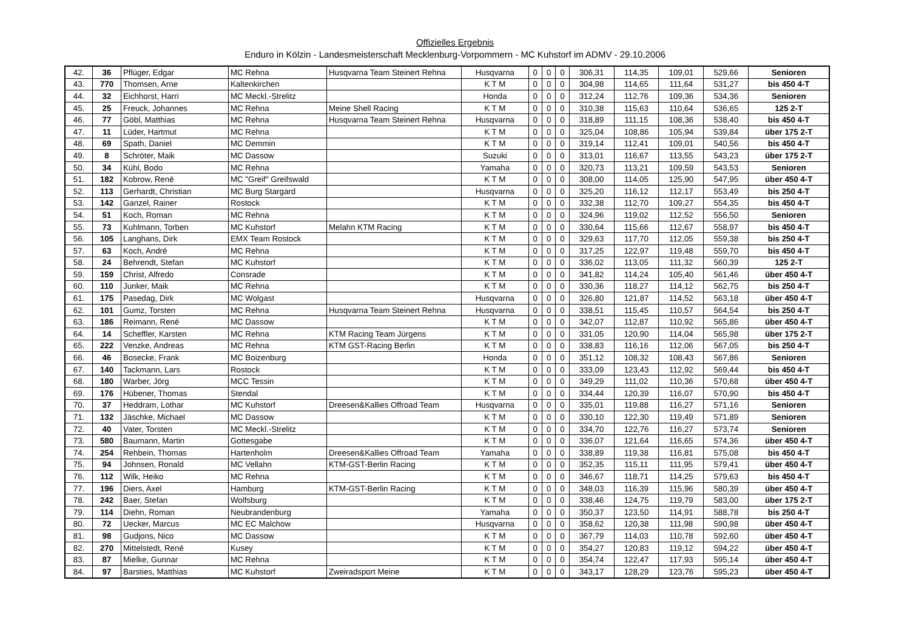Offizielles Ergebnis
Enduro in Kölzin - Landesmeisterschaft Mecklenburg-Vorpommern - MC Kuhstorf im ADMV - 29.10.2006
| 42. | 36 | Pflüger, Edgar | MC Rehna | Husqvarna Team Steinert Rehna | Husqvarna | 0 | 0 | 0 | 306,31 | 114,35 | 109,01 | 529,66 | Senioren |
| 43. | 770 | Thomsen, Arne | Kaltenkirchen | | K T M | 0 | 0 | 0 | 304,98 | 114,65 | 111,64 | 531,27 | bis 450 4-T |
| 44. | 32 | Eichhorst, Harri | MC Meckl.-Strelitz | | Honda | 0 | 0 | 0 | 312,24 | 112,76 | 109,36 | 534,36 | Senioren |
| 45. | 25 | Freuck, Johannes | MC Rehna | Meine Shell Racing | K T M | 0 | 0 | 0 | 310,38 | 115,63 | 110,64 | 536,65 | 125 2-T |
| 46. | 77 | Göbl, Matthias | MC Rehna | Husqvarna Team Steinert Rehna | Husqvarna | 0 | 0 | 0 | 318,89 | 111,15 | 108,36 | 538,40 | bis 450 4-T |
| 47. | 11 | Lüder, Hartmut | MC Rehna | | K T M | 0 | 0 | 0 | 325,04 | 108,86 | 105,94 | 539,84 | über 175 2-T |
| 48. | 69 | Spath, Daniel | MC Demmin | | K T M | 0 | 0 | 0 | 319,14 | 112,41 | 109,01 | 540,56 | bis 450 4-T |
| 49. | 8 | Schröter, Maik | MC Dassow | | Suzuki | 0 | 0 | 0 | 313,01 | 116,67 | 113,55 | 543,23 | über 175 2-T |
| 50. | 34 | Kühl, Bodo | MC Rehna | | Yamaha | 0 | 0 | 0 | 320,73 | 113,21 | 109,59 | 543,53 | Senioren |
| 51. | 182 | Kobrow, René | MC "Greif" Greifswald | | K T M | 0 | 0 | 0 | 308,00 | 114,05 | 125,90 | 547,95 | über 450 4-T |
| 52. | 113 | Gerhardt, Christian | MC Burg Stargard | | Husqvarna | 0 | 0 | 0 | 325,20 | 116,12 | 112,17 | 553,49 | bis 250 4-T |
| 53. | 142 | Ganzel, Rainer | Rostock | | K T M | 0 | 0 | 0 | 332,38 | 112,70 | 109,27 | 554,35 | bis 450 4-T |
| 54. | 51 | Koch, Roman | MC Rehna | | K T M | 0 | 0 | 0 | 324,96 | 119,02 | 112,52 | 556,50 | Senioren |
| 55. | 73 | Kuhlmann, Torben | MC Kuhstorf | Melahn KTM Racing | K T M | 0 | 0 | 0 | 330,64 | 115,66 | 112,67 | 558,97 | bis 450 4-T |
| 56. | 105 | Langhans, Dirk | EMX Team Rostock | | K T M | 0 | 0 | 0 | 329,63 | 117,70 | 112,05 | 559,38 | bis 250 4-T |
| 57. | 63 | Koch, André | MC Rehna | | K T M | 0 | 0 | 0 | 317,25 | 122,97 | 119,48 | 559,70 | bis 450 4-T |
| 58. | 24 | Behrendt, Stefan | MC Kuhstorf | | K T M | 0 | 0 | 0 | 336,02 | 113,05 | 111,32 | 560,39 | 125 2-T |
| 59. | 159 | Christ, Alfredo | Consrade | | K T M | 0 | 0 | 0 | 341,82 | 114,24 | 105,40 | 561,46 | über 450 4-T |
| 60. | 110 | Junker, Maik | MC Rehna | | K T M | 0 | 0 | 0 | 330,36 | 118,27 | 114,12 | 562,75 | bis 250 4-T |
| 61. | 175 | Pasedag, Dirk | MC Wolgast | | Husqvarna | 0 | 0 | 0 | 326,80 | 121,87 | 114,52 | 563,18 | über 450 4-T |
| 62. | 101 | Gumz, Torsten | MC Rehna | Husqvarna Team Steinert Rehna | Husqvarna | 0 | 0 | 0 | 338,51 | 115,45 | 110,57 | 564,54 | bis 250 4-T |
| 63. | 186 | Reimann, René | MC Dassow | | K T M | 0 | 0 | 0 | 342,07 | 112,87 | 110,92 | 565,86 | über 450 4-T |
| 64. | 14 | Scheffler, Karsten | MC Rehna | KTM Racing Team Jürgens | K T M | 0 | 0 | 0 | 331,05 | 120,90 | 114,04 | 565,98 | über 175 2-T |
| 65. | 222 | Venzke, Andreas | MC Rehna | KTM GST-Racing Berlin | K T M | 0 | 0 | 0 | 338,83 | 116,16 | 112,06 | 567,05 | bis 250 4-T |
| 66. | 46 | Bosecke, Frank | MC Boizenburg | | Honda | 0 | 0 | 0 | 351,12 | 108,32 | 108,43 | 567,86 | Senioren |
| 67. | 140 | Tackmann, Lars | Rostock | | K T M | 0 | 0 | 0 | 333,09 | 123,43 | 112,92 | 569,44 | bis 450 4-T |
| 68. | 180 | Warber, Jörg | MCC Tessin | | K T M | 0 | 0 | 0 | 349,29 | 111,02 | 110,36 | 570,68 | über 450 4-T |
| 69. | 176 | Hübener, Thomas | Stendal | | K T M | 0 | 0 | 0 | 334,44 | 120,39 | 116,07 | 570,90 | bis 450 4-T |
| 70. | 37 | Heddram, Lothar | MC Kuhstorf | Dreesen&Kallies Offroad Team | Husqvarna | 0 | 0 | 0 | 335,01 | 119,88 | 116,27 | 571,16 | Senioren |
| 71. | 132 | Jäschke, Michael | MC Dassow | | K T M | 0 | 0 | 0 | 330,10 | 122,30 | 119,49 | 571,89 | Senioren |
| 72. | 40 | Vater, Torsten | MC Meckl.-Strelitz | | K T M | 0 | 0 | 0 | 334,70 | 122,76 | 116,27 | 573,74 | Senioren |
| 73. | 580 | Baumann, Martin | Gottesgabe | | K T M | 0 | 0 | 0 | 336,07 | 121,64 | 116,65 | 574,36 | über 450 4-T |
| 74. | 254 | Rehbein, Thomas | Hartenholm | Dreesen&Kallies Offroad Team | Yamaha | 0 | 0 | 0 | 338,89 | 119,38 | 116,81 | 575,08 | bis 450 4-T |
| 75. | 94 | Johnsen, Ronald | MC Vellahn | KTM-GST-Berlin Racing | K T M | 0 | 0 | 0 | 352,35 | 115,11 | 111,95 | 579,41 | über 450 4-T |
| 76. | 112 | Wilk, Heiko | MC Rehna | | K T M | 0 | 0 | 0 | 346,67 | 118,71 | 114,25 | 579,63 | bis 450 4-T |
| 77. | 196 | Diers, Axel | Hamburg | KTM-GST-Berlin Racing | K T M | 0 | 0 | 0 | 348,03 | 116,39 | 115,96 | 580,39 | über 450 4-T |
| 78. | 242 | Baer, Stefan | Wolfsburg | | K T M | 0 | 0 | 0 | 338,46 | 124,75 | 119,79 | 583,00 | über 175 2-T |
| 79. | 114 | Diehn, Roman | Neubrandenburg | | Yamaha | 0 | 0 | 0 | 350,37 | 123,50 | 114,91 | 588,78 | bis 250 4-T |
| 80. | 72 | Uecker, Marcus | MC EC Malchow | | Husqvarna | 0 | 0 | 0 | 358,62 | 120,38 | 111,98 | 590,98 | über 450 4-T |
| 81. | 98 | Gudjons, Nico | MC Dassow | | K T M | 0 | 0 | 0 | 367,79 | 114,03 | 110,78 | 592,60 | über 450 4-T |
| 82. | 270 | Mittelstedt, René | Kusey | | K T M | 0 | 0 | 0 | 354,27 | 120,83 | 119,12 | 594,22 | über 450 4-T |
| 83. | 87 | Mielke, Gunnar | MC Rehna | | K T M | 0 | 0 | 0 | 354,74 | 122,47 | 117,93 | 595,14 | über 450 4-T |
| 84. | 97 | Barsties, Matthias | MC Kuhstorf | Zweiradsport Meine | K T M | 0 | 0 | 0 | 343,17 | 128,29 | 123,76 | 595,23 | über 450 4-T |